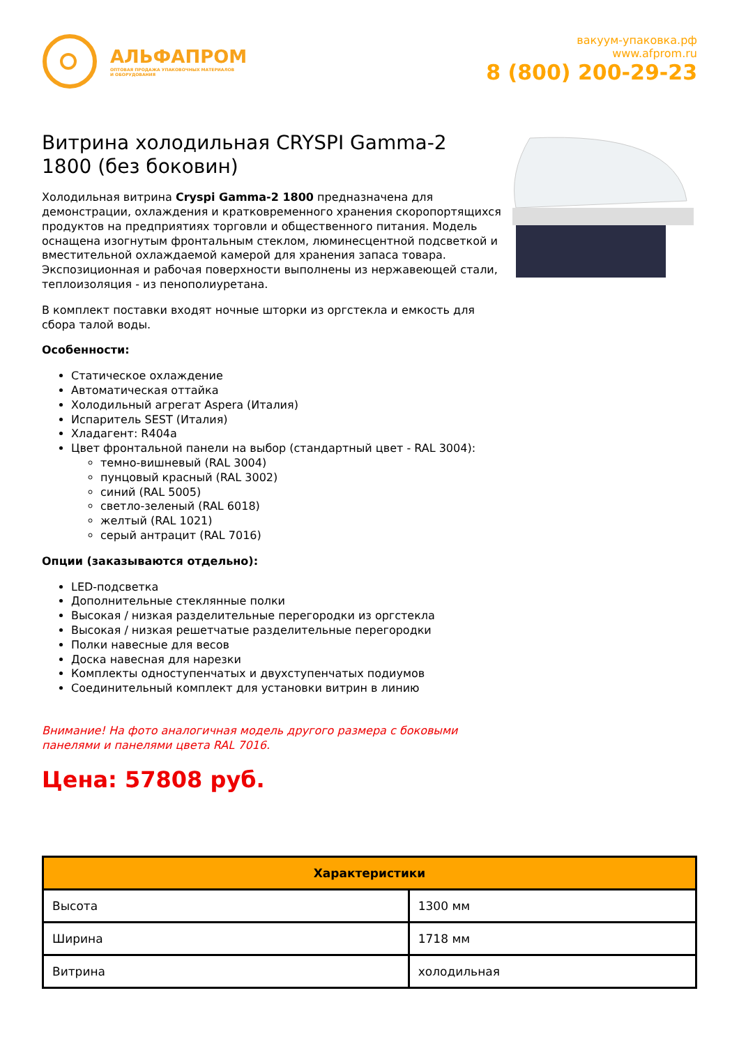АЛЬФАПРОМ
ОПТОВАЯ ПРОДАЖА УПАКОВОЧНЫХ МАТЕРИАЛОВ
И ОБОРУДОВАНИЯ
вакуум-упаковка.рф
www.afprom.ru
8 (800) 200-29-23
Витрина холодильная CRYSPI Gamma-2 1800 (без боковин)
Холодильная витрина Cryspi Gamma-2 1800 предназначена для демонстрации, охлаждения и кратковременного хранения скоропортящихся продуктов на предприятиях торговли и общественного питания. Модель оснащена изогнутым фронтальным стеклом, люминесцентной подсветкой и вместительной охлаждаемой камерой для хранения запаса товара. Экспозиционная и рабочая поверхности выполнены из нержавеющей стали, теплоизоляция - из пенополиуретана.
В комплект поставки входят ночные шторки из оргстекла и емкость для сбора талой воды.
Особенности:
Статическое охлаждение
Автоматическая оттайка
Холодильный агрегат Aspera (Италия)
Испаритель SEST (Италия)
Хладагент: R404a
Цвет фронтальной панели на выбор (стандартный цвет - RAL 3004):
темно-вишневый (RAL 3004)
пунцовый красный (RAL 3002)
синий (RAL 5005)
светло-зеленый (RAL 6018)
желтый (RAL 1021)
серый антрацит (RAL 7016)
Опции (заказываются отдельно):
LED-подсветка
Дополнительные стеклянные полки
Высокая / низкая разделительные перегородки из оргстекла
Высокая / низкая решетчатые разделительные перегородки
Полки навесные для весов
Доска навесная для нарезки
Комплекты одноступенчатых и двухступенчатых подиумов
Соединительный комплект для установки витрин в линию
Внимание! На фото аналогичная модель другого размера с боковыми панелями и панелями цвета RAL 7016.
Цена: 57808 руб.
| Характеристики | |
| --- | --- |
| Высота | 1300 мм |
| Ширина | 1718 мм |
| Витрина | холодильная |